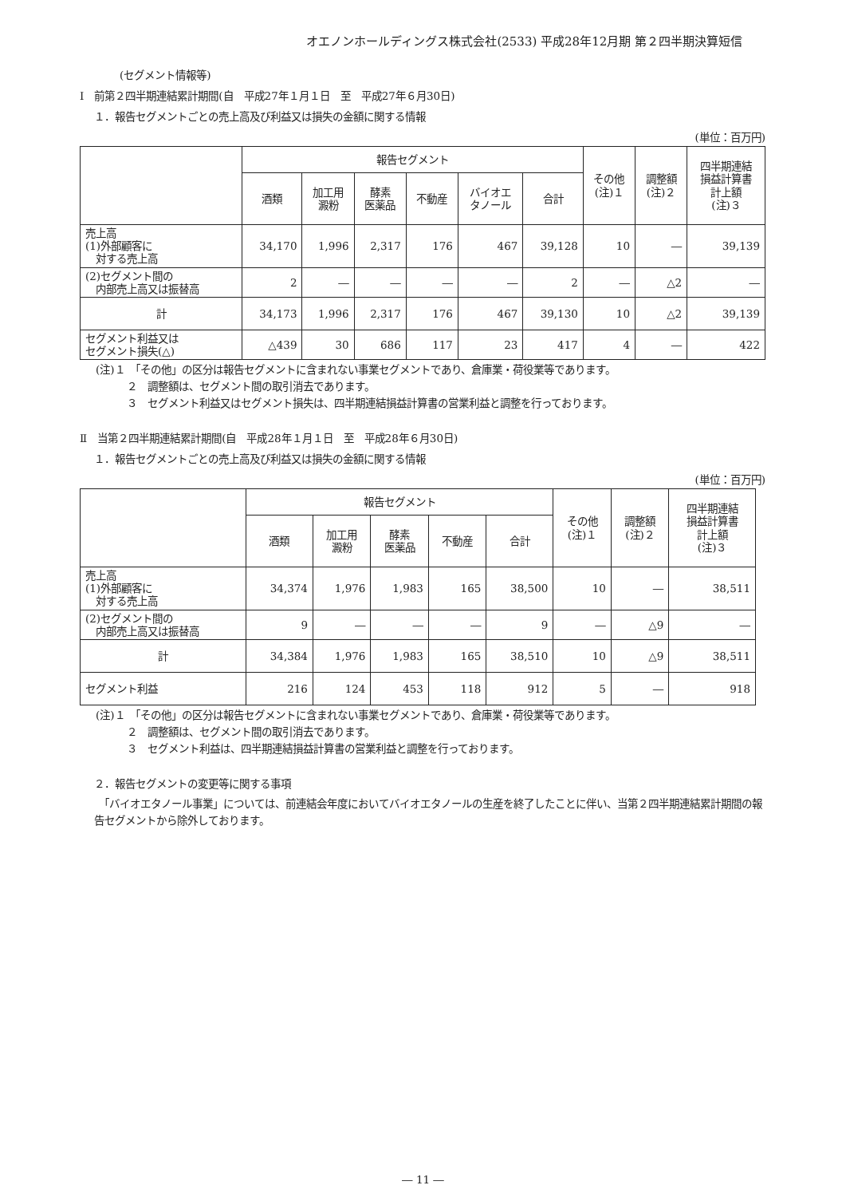オエノンホールディングス株式会社(2533) 平成28年12月期 第２四半期決算短信
(セグメント情報等)
Ⅰ　前第２四半期連結累計期間(自　平成27年１月１日　至　平成27年６月30日)
１．報告セグメントごとの売上高及び利益又は損失の金額に関する情報
(単位：百万円)
| | 報告セグメント | | | | | | その他 (注)１ | 調整額 (注)２ | 四半期連結 損益計算書 計上額 (注)３ |
| --- | --- | --- | --- | --- | --- | --- | --- | --- | --- |
| | 酒類 | 加工用 澱粉 | 酵素 医薬品 | 不動産 | バイオエ タノール | 合計 | | | |
| 売上高 (1)外部顧客に 対する売上高 | 34,170 | 1,996 | 2,317 | 176 | 467 | 39,128 | 10 | ― | 39,139 |
| (2)セグメント間の 内部売上高又は振替高 | 2 | ― | ― | ― | ― | 2 | ― | △2 | ― |
| 計 | 34,173 | 1,996 | 2,317 | 176 | 467 | 39,130 | 10 | △2 | 39,139 |
| セグメント利益又は セグメント損失(△) | △439 | 30 | 686 | 117 | 23 | 417 | 4 | ― | 422 |
(注)１　「その他」の区分は報告セグメントに含まれない事業セグメントであり、倉庫業・荷役業等であります。
　　　２　調整額は、セグメント間の取引消去であります。
　　　３　セグメント利益又はセグメント損失は、四半期連結損益計算書の営業利益と調整を行っております。
Ⅱ　当第２四半期連結累計期間(自　平成28年１月１日　至　平成28年６月30日)
１．報告セグメントごとの売上高及び利益又は損失の金額に関する情報
(単位：百万円)
| | 報告セグメント | | | | | その他 (注)１ | 調整額 (注)２ | 四半期連結 損益計算書 計上額 (注)３ |
| --- | --- | --- | --- | --- | --- | --- | --- | --- |
| | 酒類 | 加工用 澱粉 | 酵素 医薬品 | 不動産 | 合計 | | | |
| 売上高 (1)外部顧客に 対する売上高 | 34,374 | 1,976 | 1,983 | 165 | 38,500 | 10 | ― | 38,511 |
| (2)セグメント間の 内部売上高又は振替高 | 9 | ― | ― | ― | 9 | ― | △9 | ― |
| 計 | 34,384 | 1,976 | 1,983 | 165 | 38,510 | 10 | △9 | 38,511 |
| セグメント利益 | 216 | 124 | 453 | 118 | 912 | 5 | ― | 918 |
(注)１　「その他」の区分は報告セグメントに含まれない事業セグメントであり、倉庫業・荷役業等であります。
　　　２　調整額は、セグメント間の取引消去であります。
　　　３　セグメント利益は、四半期連結損益計算書の営業利益と調整を行っております。
２．報告セグメントの変更等に関する事項
　「バイオエタノール事業」については、前連結会年度においてバイオエタノールの生産を終了したことに伴い、当第２四半期連結累計期間の報告セグメントから除外しております。
― 11 ―